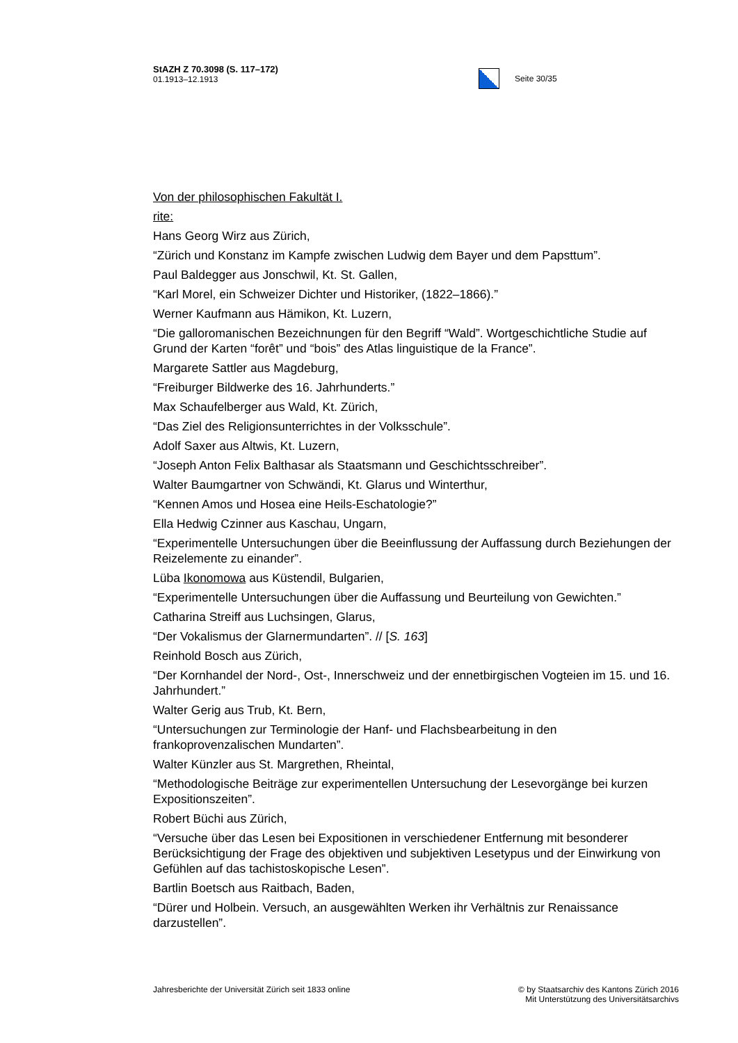StAZH Z 70.3098 (S. 117–172)
01.1913–12.1913
Seite 30/35
Von der philosophischen Fakultät I.
rite:
Hans Georg Wirz aus Zürich,
“Zürich und Konstanz im Kampfe zwischen Ludwig dem Bayer und dem Papsttum”.
Paul Baldegger aus Jonschwil, Kt. St. Gallen,
“Karl Morel, ein Schweizer Dichter und Historiker, (1822–1866).”
Werner Kaufmann aus Hämikon, Kt. Luzern,
“Die galloromanischen Bezeichnungen für den Begriff “Wald”. Wortgeschichtliche Studie auf Grund der Karten “forêt” und “bois” des Atlas linguistique de la France”.
Margarete Sattler aus Magdeburg,
“Freiburger Bildwerke des 16. Jahrhunderts.”
Max Schaufelberger aus Wald, Kt. Zürich,
“Das Ziel des Religionsunterrichtes in der Volksschule”.
Adolf Saxer aus Altwis, Kt. Luzern,
“Joseph Anton Felix Balthasar als Staatsmann und Geschichtsschreiber”.
Walter Baumgartner von Schwändi, Kt. Glarus und Winterthur,
“Kennen Amos und Hosea eine Heils-Eschatologie?”
Ella Hedwig Czinner aus Kaschau, Ungarn,
“Experimentelle Untersuchungen über die Beeinflussung der Auffassung durch Beziehungen der Reizelemente zu einander”.
Lüba Ikonomowa aus Küstendil, Bulgarien,
“Experimentelle Untersuchungen über die Auffassung und Beurteilung von Gewichten.”
Catharina Streiff aus Luchsingen, Glarus,
“Der Vokalismus der Glarnermundarten”. // [S. 163]
Reinhold Bosch aus Zürich,
“Der Kornhandel der Nord-, Ost-, Innerschweiz und der ennetbirgischen Vogteien im 15. und 16. Jahrhundert.”
Walter Gerig aus Trub, Kt. Bern,
“Untersuchungen zur Terminologie der Hanf- und Flachsbearbeitung in den frankoprovenzalischen Mundarten”.
Walter Künzler aus St. Margrethen, Rheintal,
“Methodologische Beiträge zur experimentellen Untersuchung der Lesevorgänge bei kurzen Expositionszeiten”.
Robert Büchi aus Zürich,
“Versuche über das Lesen bei Expositionen in verschiedener Entfernung mit besonderer Berücksichtigung der Frage des objektiven und subjektiven Lesetypus und der Einwirkung von Gefühlen auf das tachistoskopische Lesen”.
Bartlin Boetsch aus Raitbach, Baden,
“Dürer und Holbein. Versuch, an ausgewählten Werken ihr Verhältnis zur Renaissance darzustellen”.
Jahresberichte der Universität Zürich seit 1833 online
© by Staatsarchiv des Kantons Zürich 2016
Mit Unterstützung des Universitätsarchivs